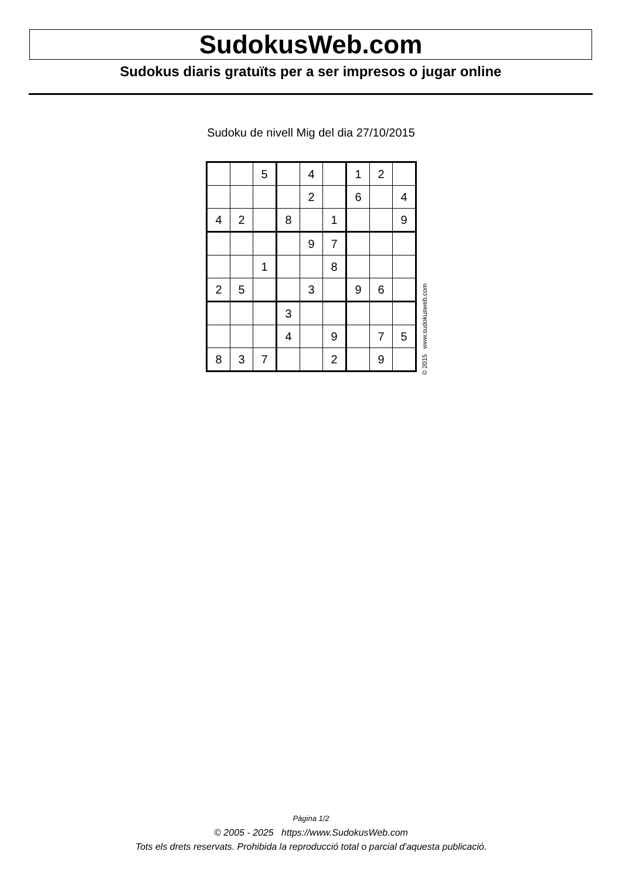SudokusWeb.com
Sudokus diaris gratuïts per a ser impresos o jugar online
Sudoku de nivell Mig del dia 27/10/2015
| | | 5 | | 4 | | 1 | 2 | |
| | | | | 2 | | 6 | | 4 |
| 4 | 2 | | 8 | | 1 | | | 9 |
| | | | | 9 | 7 | | | |
| | | 1 | | | 8 | | | |
| 2 | 5 | | | 3 | | 9 | 6 | |
| | | | 3 | | | | | |
| | | | 4 | | 9 | | 7 | 5 |
| 8 | 3 | 7 | | | 2 | | 9 | |
© 2015 www.sudokusweb.com
Pàgina 1/2
© 2005 - 2025 https://www.SudokusWeb.com
Tots els drets reservats. Prohibida la reproducció total o parcial d'aquesta publicació.